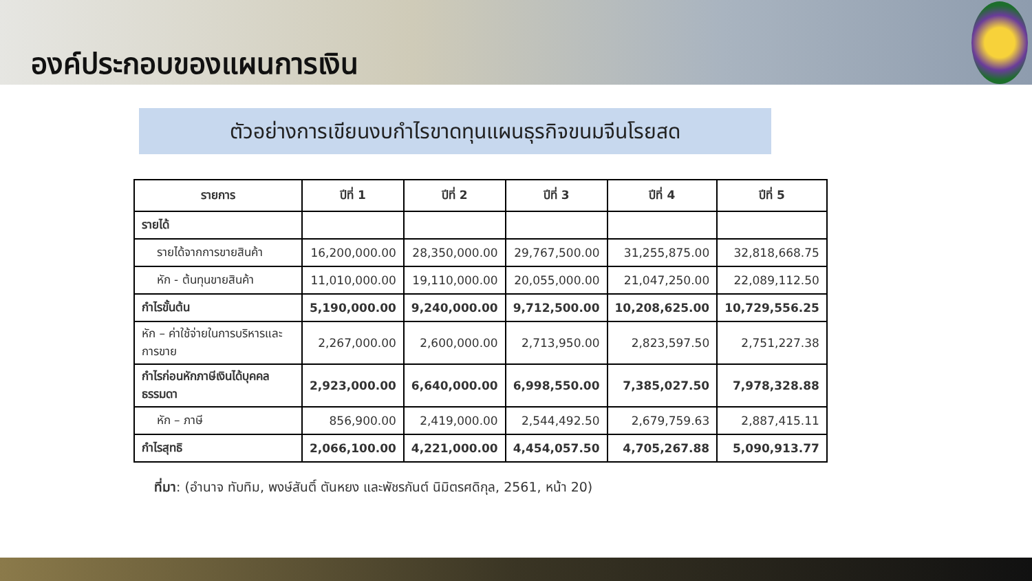องค์ประกอบของแผนการเงิน
ตัวอย่างการเขียนงบกำไรขาดทุนแผนธุรกิจขนมจีนโรยสด
| รายการ | ปีที่ 1 | ปีที่ 2 | ปีที่ 3 | ปีที่ 4 | ปีที่ 5 |
| --- | --- | --- | --- | --- | --- |
| รายได้ | | | | | |
| รายได้จากการขายสินค้า | 16,200,000.00 | 28,350,000.00 | 29,767,500.00 | 31,255,875.00 | 32,818,668.75 |
| หัก - ต้นทุนขายสินค้า | 11,010,000.00 | 19,110,000.00 | 20,055,000.00 | 21,047,250.00 | 22,089,112.50 |
| กำไรขั้นต้น | 5,190,000.00 | 9,240,000.00 | 9,712,500.00 | 10,208,625.00 | 10,729,556.25 |
| หัก – ค่าใช้จ่ายในการบริหารและการขาย | 2,267,000.00 | 2,600,000.00 | 2,713,950.00 | 2,823,597.50 | 2,751,227.38 |
| กำไรก่อนหักภาษีเงินได้บุคคลธรรมดา | 2,923,000.00 | 6,640,000.00 | 6,998,550.00 | 7,385,027.50 | 7,978,328.88 |
| หัก – ภาษี | 856,900.00 | 2,419,000.00 | 2,544,492.50 | 2,679,759.63 | 2,887,415.11 |
| กำไรสุทธิ | 2,066,100.00 | 4,221,000.00 | 4,454,057.50 | 4,705,267.88 | 5,090,913.77 |
ที่มา: (อำนาจ ทับทิม, พงษ์สันติ์ ตันหยง และพัชรกันต์ นิมิตรศดิกุล, 2561, หน้า 20)